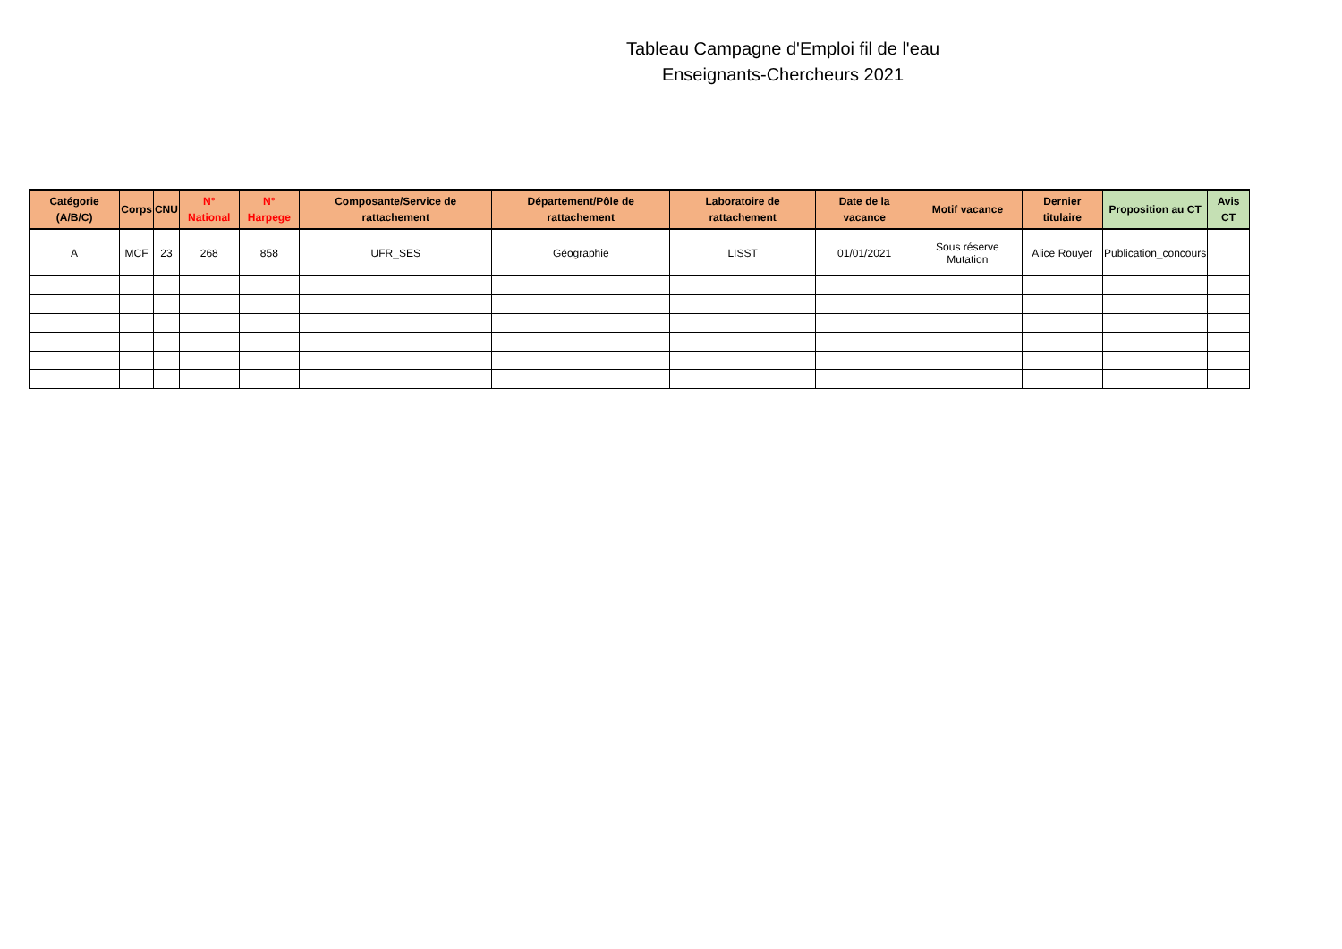Tableau Campagne d'Emploi fil de l'eau
Enseignants-Chercheurs 2021
| Catégorie (A/B/C) | Corps | CNU | N° National | N° Harpege | Composante/Service de rattachement | Département/Pôle de rattachement | Laboratoire de rattachement | Date de la vacance | Motif vacance | Dernier titulaire | Proposition au CT | Avis CT |
| --- | --- | --- | --- | --- | --- | --- | --- | --- | --- | --- | --- | --- |
| A | MCF | 23 | 268 | 858 | UFR_SES | Géographie | LISST | 01/01/2021 | Sous réserve Mutation | Alice Rouyer | Publication_concours | |